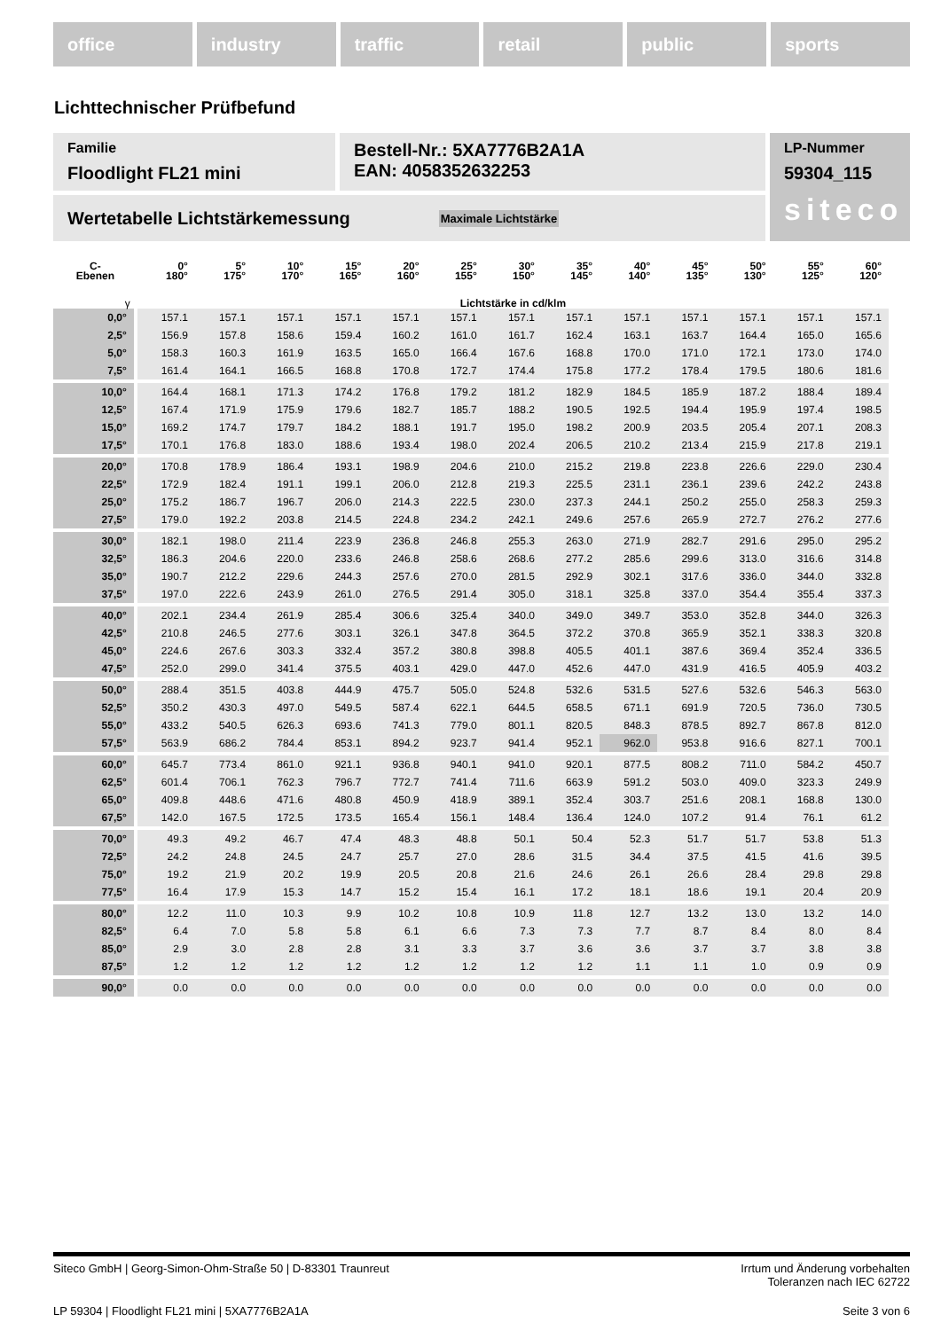office industry traffic retail public sports
Lichttechnischer Prüfbefund
Familie
Floodlight FL21 mini
Bestell-Nr.: 5XA7776B2A1A
EAN: 4058352632253
LP-Nummer
59304_115
siteco
Wertetabelle Lichtstärkemessung Maximale Lichtstärke
| C- Ebenen | 0° 180° | 5° 175° | 10° 170° | 15° 165° | 20° 160° | 25° 155° | 30° 150° | 35° 145° | 40° 140° | 45° 135° | 50° 130° | 55° 125° | 60° 120° |
| --- | --- | --- | --- | --- | --- | --- | --- | --- | --- | --- | --- | --- | --- |
| γ | Lichtstärke in cd/klm | | | | | | | | | | | | |
| 0,0° | 157.1 | 157.1 | 157.1 | 157.1 | 157.1 | 157.1 | 157.1 | 157.1 | 157.1 | 157.1 | 157.1 | 157.1 | 157.1 |
| 2,5° | 156.9 | 157.8 | 158.6 | 159.4 | 160.2 | 161.0 | 161.7 | 162.4 | 163.1 | 163.7 | 164.4 | 165.0 | 165.6 |
| 5,0° | 158.3 | 160.3 | 161.9 | 163.5 | 165.0 | 166.4 | 167.6 | 168.8 | 170.0 | 171.0 | 172.1 | 173.0 | 174.0 |
| 7,5° | 161.4 | 164.1 | 166.5 | 168.8 | 170.8 | 172.7 | 174.4 | 175.8 | 177.2 | 178.4 | 179.5 | 180.6 | 181.6 |
| 10,0° | 164.4 | 168.1 | 171.3 | 174.2 | 176.8 | 179.2 | 181.2 | 182.9 | 184.5 | 185.9 | 187.2 | 188.4 | 189.4 |
| 12,5° | 167.4 | 171.9 | 175.9 | 179.6 | 182.7 | 185.7 | 188.2 | 190.5 | 192.5 | 194.4 | 195.9 | 197.4 | 198.5 |
| 15,0° | 169.2 | 174.7 | 179.7 | 184.2 | 188.1 | 191.7 | 195.0 | 198.2 | 200.9 | 203.5 | 205.4 | 207.1 | 208.3 |
| 17,5° | 170.1 | 176.8 | 183.0 | 188.6 | 193.4 | 198.0 | 202.4 | 206.5 | 210.2 | 213.4 | 215.9 | 217.8 | 219.1 |
| 20,0° | 170.8 | 178.9 | 186.4 | 193.1 | 198.9 | 204.6 | 210.0 | 215.2 | 219.8 | 223.8 | 226.6 | 229.0 | 230.4 |
| 22,5° | 172.9 | 182.4 | 191.1 | 199.1 | 206.0 | 212.8 | 219.3 | 225.5 | 231.1 | 236.1 | 239.6 | 242.2 | 243.8 |
| 25,0° | 175.2 | 186.7 | 196.7 | 206.0 | 214.3 | 222.5 | 230.0 | 237.3 | 244.1 | 250.2 | 255.0 | 258.3 | 259.3 |
| 27,5° | 179.0 | 192.2 | 203.8 | 214.5 | 224.8 | 234.2 | 242.1 | 249.6 | 257.6 | 265.9 | 272.7 | 276.2 | 277.6 |
| 30,0° | 182.1 | 198.0 | 211.4 | 223.9 | 236.8 | 246.8 | 255.3 | 263.0 | 271.9 | 282.7 | 291.6 | 295.0 | 295.2 |
| 32,5° | 186.3 | 204.6 | 220.0 | 233.6 | 246.8 | 258.6 | 268.6 | 277.2 | 285.6 | 299.6 | 313.0 | 316.6 | 314.8 |
| 35,0° | 190.7 | 212.2 | 229.6 | 244.3 | 257.6 | 270.0 | 281.5 | 292.9 | 302.1 | 317.6 | 336.0 | 344.0 | 332.8 |
| 37,5° | 197.0 | 222.6 | 243.9 | 261.0 | 276.5 | 291.4 | 305.0 | 318.1 | 325.8 | 337.0 | 354.4 | 355.4 | 337.3 |
| 40,0° | 202.1 | 234.4 | 261.9 | 285.4 | 306.6 | 325.4 | 340.0 | 349.0 | 349.7 | 353.0 | 352.8 | 344.0 | 326.3 |
| 42,5° | 210.8 | 246.5 | 277.6 | 303.1 | 326.1 | 347.8 | 364.5 | 372.2 | 370.8 | 365.9 | 352.1 | 338.3 | 320.8 |
| 45,0° | 224.6 | 267.6 | 303.3 | 332.4 | 357.2 | 380.8 | 398.8 | 405.5 | 401.1 | 387.6 | 369.4 | 352.4 | 336.5 |
| 47,5° | 252.0 | 299.0 | 341.4 | 375.5 | 403.1 | 429.0 | 447.0 | 452.6 | 447.0 | 431.9 | 416.5 | 405.9 | 403.2 |
| 50,0° | 288.4 | 351.5 | 403.8 | 444.9 | 475.7 | 505.0 | 524.8 | 532.6 | 531.5 | 527.6 | 532.6 | 546.3 | 563.0 |
| 52,5° | 350.2 | 430.3 | 497.0 | 549.5 | 587.4 | 622.1 | 644.5 | 658.5 | 671.1 | 691.9 | 720.5 | 736.0 | 730.5 |
| 55,0° | 433.2 | 540.5 | 626.3 | 693.6 | 741.3 | 779.0 | 801.1 | 820.5 | 848.3 | 878.5 | 892.7 | 867.8 | 812.0 |
| 57,5° | 563.9 | 686.2 | 784.4 | 853.1 | 894.2 | 923.7 | 941.4 | 952.1 | 962.0 | 953.8 | 916.6 | 827.1 | 700.1 |
| 60,0° | 645.7 | 773.4 | 861.0 | 921.1 | 936.8 | 940.1 | 941.0 | 920.1 | 877.5 | 808.2 | 711.0 | 584.2 | 450.7 |
| 62,5° | 601.4 | 706.1 | 762.3 | 796.7 | 772.7 | 741.4 | 711.6 | 663.9 | 591.2 | 503.0 | 409.0 | 323.3 | 249.9 |
| 65,0° | 409.8 | 448.6 | 471.6 | 480.8 | 450.9 | 418.9 | 389.1 | 352.4 | 303.7 | 251.6 | 208.1 | 168.8 | 130.0 |
| 67,5° | 142.0 | 167.5 | 172.5 | 173.5 | 165.4 | 156.1 | 148.4 | 136.4 | 124.0 | 107.2 | 91.4 | 76.1 | 61.2 |
| 70,0° | 49.3 | 49.2 | 46.7 | 47.4 | 48.3 | 48.8 | 50.1 | 50.4 | 52.3 | 51.7 | 51.7 | 53.8 | 51.3 |
| 72,5° | 24.2 | 24.8 | 24.5 | 24.7 | 25.7 | 27.0 | 28.6 | 31.5 | 34.4 | 37.5 | 41.5 | 41.6 | 39.5 |
| 75,0° | 19.2 | 21.9 | 20.2 | 19.9 | 20.5 | 20.8 | 21.6 | 24.6 | 26.1 | 26.6 | 28.4 | 29.8 | 29.8 |
| 77,5° | 16.4 | 17.9 | 15.3 | 14.7 | 15.2 | 15.4 | 16.1 | 17.2 | 18.1 | 18.6 | 19.1 | 20.4 | 20.9 |
| 80,0° | 12.2 | 11.0 | 10.3 | 9.9 | 10.2 | 10.8 | 10.9 | 11.8 | 12.7 | 13.2 | 13.0 | 13.2 | 14.0 |
| 82,5° | 6.4 | 7.0 | 5.8 | 5.8 | 6.1 | 6.6 | 7.3 | 7.3 | 7.7 | 8.7 | 8.4 | 8.0 | 8.4 |
| 85,0° | 2.9 | 3.0 | 2.8 | 2.8 | 3.1 | 3.3 | 3.7 | 3.6 | 3.6 | 3.7 | 3.7 | 3.8 | 3.8 |
| 87,5° | 1.2 | 1.2 | 1.2 | 1.2 | 1.2 | 1.2 | 1.2 | 1.2 | 1.1 | 1.1 | 1.0 | 0.9 | 0.9 |
| 90,0° | 0.0 | 0.0 | 0.0 | 0.0 | 0.0 | 0.0 | 0.0 | 0.0 | 0.0 | 0.0 | 0.0 | 0.0 | 0.0 |
Siteco GmbH | Georg-Simon-Ohm-Straße 50 | D-83301 Traunreut Irrtum und Änderung vorbehalten
Toleranzen nach IEC 62722
LP 59304 | Floodlight FL21 mini | 5XA7776B2A1A Seite 3 von 6